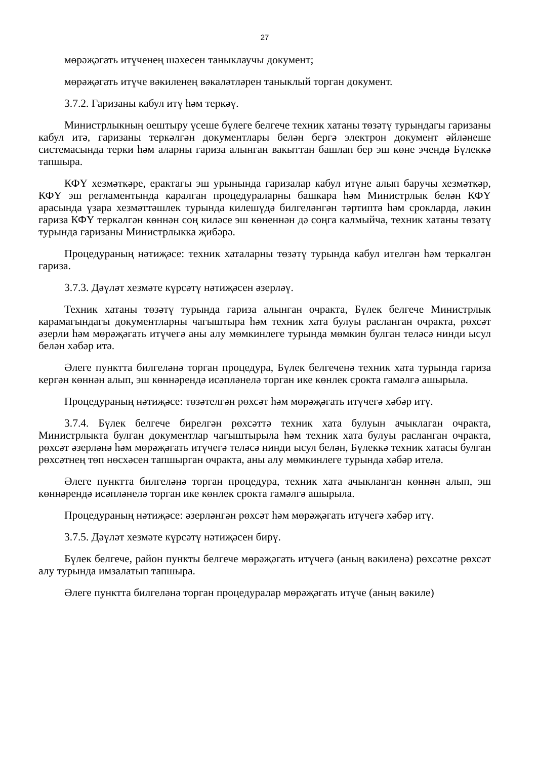27
мөрәҗәгать итүченең шәхесен таныклаучы документ;
мөрәҗәгать итүче вәкиленең вәкаләтләрен таныклый торган документ.
3.7.2. Гаризаны кабул итү һәм теркәү.
Министрлыкның оештыру үсеше бүлеге белгече техник хатаны төзәтү турындагы гаризаны кабул итә, гаризаны теркәлгән документлары белән бергә электрон документ әйләнеше системасында терки һәм аларны гариза алынган вакыттан башлап бер эш көне эчендә Бүлеккә тапшыра.
КФҮ хезмәткәре, ерактагы эш урынында гаризалар кабул итүне алып баручы хезмәткәр, КФҮ эш регламентында каралган процедураларны башкара һәм Министрлык белән КФҮ арасында үзара хезмәттәшлек турында килешүдә билгеләнгән тәртиптә һәм срокларда, ләкин гариза КФҮ теркәлгән көннән соң киләсе эш көненнән дә соңга калмыйча, техник хатаны төзәтү турында гаризаны Министрлыкка җибәрә.
Процедураның нәтиҗәсе: техник хаталарны төзәтү турында кабул ителгән һәм теркәлгән гариза.
3.7.3. Дәүләт хезмәте күрсәтү нәтиҗәсен әзерләү.
Техник хатаны төзәтү турында гариза алынган очракта, Бүлек белгече Министрлык карамагындагы документларны чагыштыра һәм техник хата булуы расланган очракта, рөхсәт әзерли һәм мөрәҗәгать итүчегә аны алу мөмкинлеге турында мөмкин булган теләсә нинди ысул белән хәбәр итә.
Әлеге пунктта билгеләнә торган процедура, Бүлек белгеченә техник хата турында гариза кергән көннән алып, эш көннәрендә исәпләнелә торган ике көнлек срокта гамәлгә ашырыла.
Процедураның нәтиҗәсе: төзәтелгән рөхсәт һәм мөрәҗәгать итүчегә хәбәр итү.
3.7.4. Бүлек белгече бирелгән рөхсәттә техник хата булуын ачыклаган очракта, Министрлыкта булган документлар чагыштырыла һәм техник хата булуы расланган очракта, рөхсәт әзерләнә һәм мөрәҗәгать итүчегә теләсә нинди ысул белән, Бүлеккә техник хатасы булган рөхсәтнең төп нөсхәсен тапшырган очракта, аны алу мөмкинлеге турында хәбәр ителә.
Әлеге пунктта билгеләнә торган процедура, техник хата ачыкланган көннән алып, эш көннәрендә исәпләнелә торган ике көнлек срокта гамәлгә ашырыла.
Процедураның нәтиҗәсе: әзерләнгән рөхсәт һәм мөрәҗәгать итүчегә хәбәр итү.
3.7.5. Дәүләт хезмәте күрсәтү нәтиҗәсен бирү.
Бүлек белгече, район пункты белгече мөрәҗәгать итүчегә (аның вәкиленә) рөхсәтне рөхсәт алу турында имзалатып тапшыра.
Әлеге пунктта билгеләнә торган процедуралар мөрәҗәгать итүче (аның вәкиле)